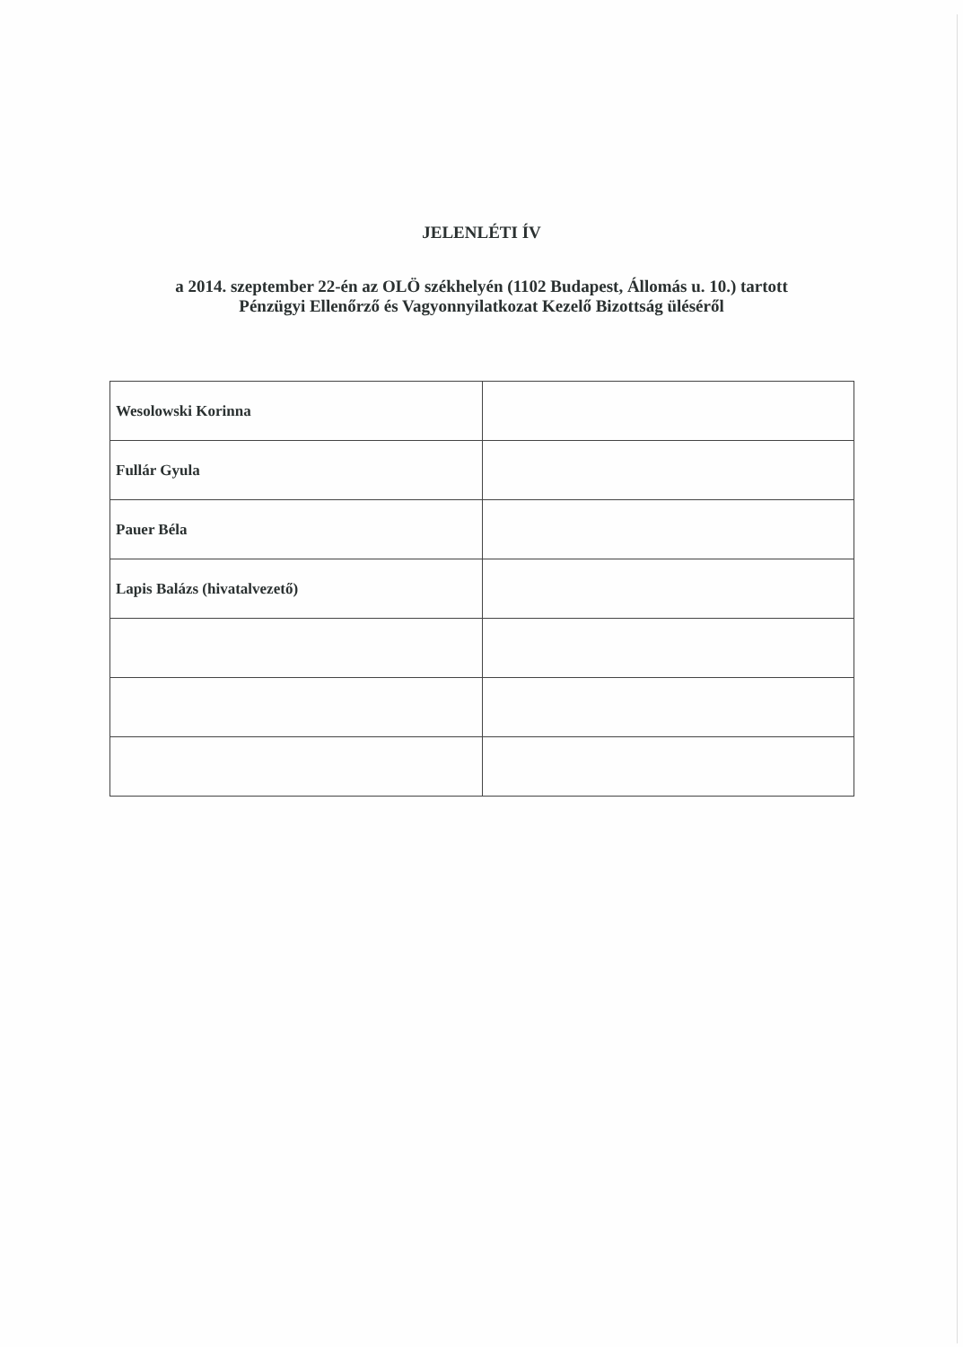JELENLÉTI ÍV
a 2014. szeptember 22-én az OLÖ székhelyén (1102 Budapest, Állomás u. 10.) tartott
Pénzügyi Ellenőrző és Vagyonnyilatkozat Kezelő Bizottság üléséről
| Wesolowski Korinna | |
| Fullár Gyula | |
| Pauer Béla | |
| Lapis Balázs (hivatalvezető) | |